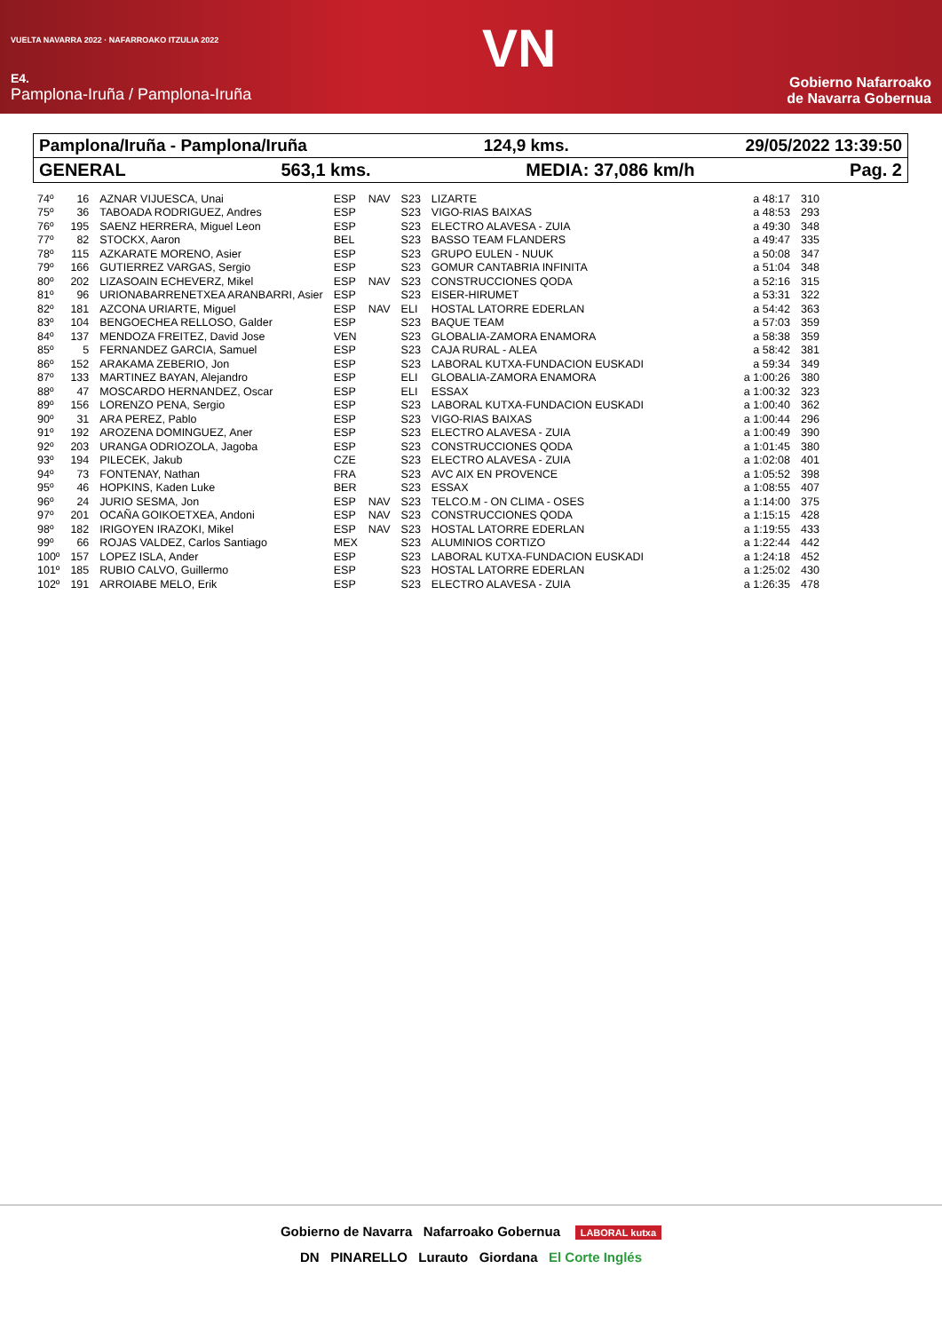VUELTA NAVARRA 2022 · NAFARROAKO ITZULIA 2022
E4.
Pamplona-Iruña / Pamplona-Iruña
VN
Gobierno Nafarroako
de Navarra Gobernua
Pamplona/Iruña - Pamplona/Iruña 124,9 kms. 29/05/2022 13:39:50
GENERAL 563,1 kms. MEDIA: 37,086 km/h Pag. 2
| 74º | 16 | AZNAR VIJUESCA, Unai | ESP | NAV | S23 | LIZARTE | a 48:17 | 310 |
| 75º | 36 | TABOADA RODRIGUEZ, Andres | ESP | | S23 | VIGO-RIAS BAIXAS | a 48:53 | 293 |
| 76º | 195 | SAENZ HERRERA, Miguel Leon | ESP | | S23 | ELECTRO ALAVESA - ZUIA | a 49:30 | 348 |
| 77º | 82 | STOCKX, Aaron | BEL | | S23 | BASSO TEAM FLANDERS | a 49:47 | 335 |
| 78º | 115 | AZKARATE MORENO, Asier | ESP | | S23 | GRUPO EULEN - NUUK | a 50:08 | 347 |
| 79º | 166 | GUTIERREZ VARGAS, Sergio | ESP | | S23 | GOMUR CANTABRIA INFINITA | a 51:04 | 348 |
| 80º | 202 | LIZASOAIN ECHEVERZ, Mikel | ESP | NAV | S23 | CONSTRUCCIONES QODA | a 52:16 | 315 |
| 81º | 96 | URIONABARRENETXEA ARANBARRI, Asier | ESP | | S23 | EISER-HIRUMET | a 53:31 | 322 |
| 82º | 181 | AZCONA URIARTE, Miguel | ESP | NAV | ELI | HOSTAL LATORRE EDERLAN | a 54:42 | 363 |
| 83º | 104 | BENGOECHEA RELLOSO, Galder | ESP | | S23 | BAQUE TEAM | a 57:03 | 359 |
| 84º | 137 | MENDOZA FREITEZ, David Jose | VEN | | S23 | GLOBALIA-ZAMORA ENAMORA | a 58:38 | 359 |
| 85º | 5 | FERNANDEZ GARCIA, Samuel | ESP | | S23 | CAJA RURAL - ALEA | a 58:42 | 381 |
| 86º | 152 | ARAKAMA ZEBERIO, Jon | ESP | | S23 | LABORAL KUTXA-FUNDACION EUSKADI | a 59:34 | 349 |
| 87º | 133 | MARTINEZ BAYAN, Alejandro | ESP | | ELI | GLOBALIA-ZAMORA ENAMORA | a 1:00:26 | 380 |
| 88º | 47 | MOSCARDO HERNANDEZ, Oscar | ESP | | ELI | ESSAX | a 1:00:32 | 323 |
| 89º | 156 | LORENZO PENA, Sergio | ESP | | S23 | LABORAL KUTXA-FUNDACION EUSKADI | a 1:00:40 | 362 |
| 90º | 31 | ARA PEREZ, Pablo | ESP | | S23 | VIGO-RIAS BAIXAS | a 1:00:44 | 296 |
| 91º | 192 | AROZENA DOMINGUEZ, Aner | ESP | | S23 | ELECTRO ALAVESA - ZUIA | a 1:00:49 | 390 |
| 92º | 203 | URANGA ODRIOZOLA, Jagoba | ESP | | S23 | CONSTRUCCIONES QODA | a 1:01:45 | 380 |
| 93º | 194 | PILECEK, Jakub | CZE | | S23 | ELECTRO ALAVESA - ZUIA | a 1:02:08 | 401 |
| 94º | 73 | FONTENAY, Nathan | FRA | | S23 | AVC AIX EN PROVENCE | a 1:05:52 | 398 |
| 95º | 46 | HOPKINS, Kaden Luke | BER | | S23 | ESSAX | a 1:08:55 | 407 |
| 96º | 24 | JURIO SESMA, Jon | ESP | NAV | S23 | TELCO.M - ON CLIMA - OSES | a 1:14:00 | 375 |
| 97º | 201 | OCAÑA GOIKOETXEA, Andoni | ESP | NAV | S23 | CONSTRUCCIONES QODA | a 1:15:15 | 428 |
| 98º | 182 | IRIGOYEN IRAZOKI, Mikel | ESP | NAV | S23 | HOSTAL LATORRE EDERLAN | a 1:19:55 | 433 |
| 99º | 66 | ROJAS VALDEZ, Carlos Santiago | MEX | | S23 | ALUMINIOS CORTIZO | a 1:22:44 | 442 |
| 100º | 157 | LOPEZ ISLA, Ander | ESP | | S23 | LABORAL KUTXA-FUNDACION EUSKADI | a 1:24:18 | 452 |
| 101º | 185 | RUBIO CALVO, Guillermo | ESP | | S23 | HOSTAL LATORRE EDERLAN | a 1:25:02 | 430 |
| 102º | 191 | ARROIABE MELO, Erik | ESP | | S23 | ELECTRO ALAVESA - ZUIA | a 1:26:35 | 478 |
Gobierno de Navarra Nafarroako Gobernua LABORAL kutxa
DN PINARELLO Lurauto Giordana El Corte Inglés